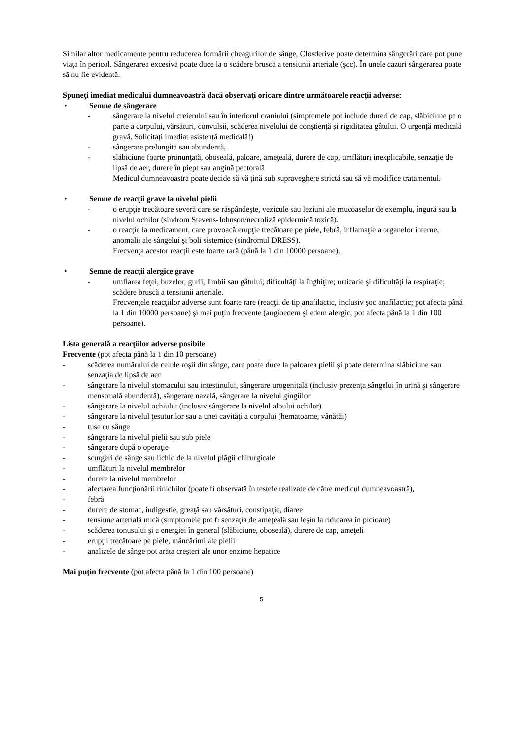Similar altor medicamente pentru reducerea formării cheagurilor de sânge, Closderive poate determina sângerări care pot pune viaţa în pericol. Sângerarea excesivă poate duce la o scădere bruscă a tensiunii arteriale (şoc). În unele cazuri sângerarea poate să nu fie evidentă.
Spuneţi imediat medicului dumneavoastră dacă observaţi oricare dintre următoarele reacţii adverse:
• Semne de sângerare
- sângerare la nivelul creierului sau în interiorul craniului (simptomele pot include dureri de cap, slăbiciune pe o parte a corpului, vărsături, convulsii, scăderea nivelului de conștiență și rigiditatea gâtului. O urgență medicală gravă. Solicitați imediat asistență medicală!)
- sângerare prelungită sau abundentă,
- slăbiciune foarte pronunţată, oboseală, paloare, ameţeală, durere de cap, umflături inexplicabile, senzaţie de lipsă de aer, durere în piept sau angină pectorală
Medicul dumneavoastră poate decide să vă ţină sub supraveghere strictă sau să vă modifice tratamentul.
• Semne de reacţii grave la nivelul pielii
- o erupţie trecătoare severă care se răspândeşte, vezicule sau leziuni ale mucoaselor de exemplu, îngură sau la nivelul ochilor (sindrom Stevens-Johnson/necroliză epidermică toxică).
- o reacţie la medicament, care provoacă erupţie trecătoare pe piele, febră, inflamaţie a organelor interne, anomalii ale sângelui şi boli sistemice (sindromul DRESS).
Frecvenţa acestor reacţii este foarte rară (până la 1 din 10000 persoane).
• Semne de reacţii alergice grave
- umflarea feţei, buzelor, gurii, limbii sau gâtului; dificultăţi la înghiţire; urticarie şi dificultăţi la respiraţie; scădere bruscă a tensiunii arteriale.
Frecvenţele reacţiilor adverse sunt foarte rare (reacţii de tip anafilactic, inclusiv şoc anafilactic; pot afecta până la 1 din 10000 persoane) şi mai puţin frecvente (angioedem şi edem alergic; pot afecta până la 1 din 100 persoane).
Lista generală a reacţiilor adverse posibile
Frecvente (pot afecta până la 1 din 10 persoane)
- scăderea numărului de celule roşii din sânge, care poate duce la paloarea pielii şi poate determina slăbiciune sau senzaţia de lipsă de aer
- sângerare la nivelul stomacului sau intestinului, sângerare urogenitală (inclusiv prezenţa sângelui în urină şi sângerare menstruală abundentă), sângerare nazală, sângerare la nivelul gingiilor
- sângerare la nivelul ochiului (inclusiv sângerare la nivelul albului ochilor)
- sângerare la nivelul ţesuturilor sau a unei cavităţi a corpului (hematoame, vânătăi)
- tuse cu sânge
- sângerare la nivelul pielii sau sub piele
- sângerare după o operaţie
- scurgeri de sânge sau lichid de la nivelul plăgii chirurgicale
- umflături la nivelul membrelor
- durere la nivelul membrelor
- afectarea funcţionării rinichilor (poate fi observată în testele realizate de către medicul dumneavoastră),
- febră
- durere de stomac, indigestie, greaţă sau vărsături, constipaţie, diaree
- tensiune arterială mică (simptomele pot fi senzaţia de ameţeală sau leşin la ridicarea în picioare)
- scăderea tonusului şi a energiei în general (slăbiciune, oboseală), durere de cap, ameţeli
- erupţii trecătoare pe piele, mâncărimi ale pielii
- analizele de sânge pot arăta creşteri ale unor enzime hepatice
Mai puţin frecvente (pot afecta până la 1 din 100 persoane)
5